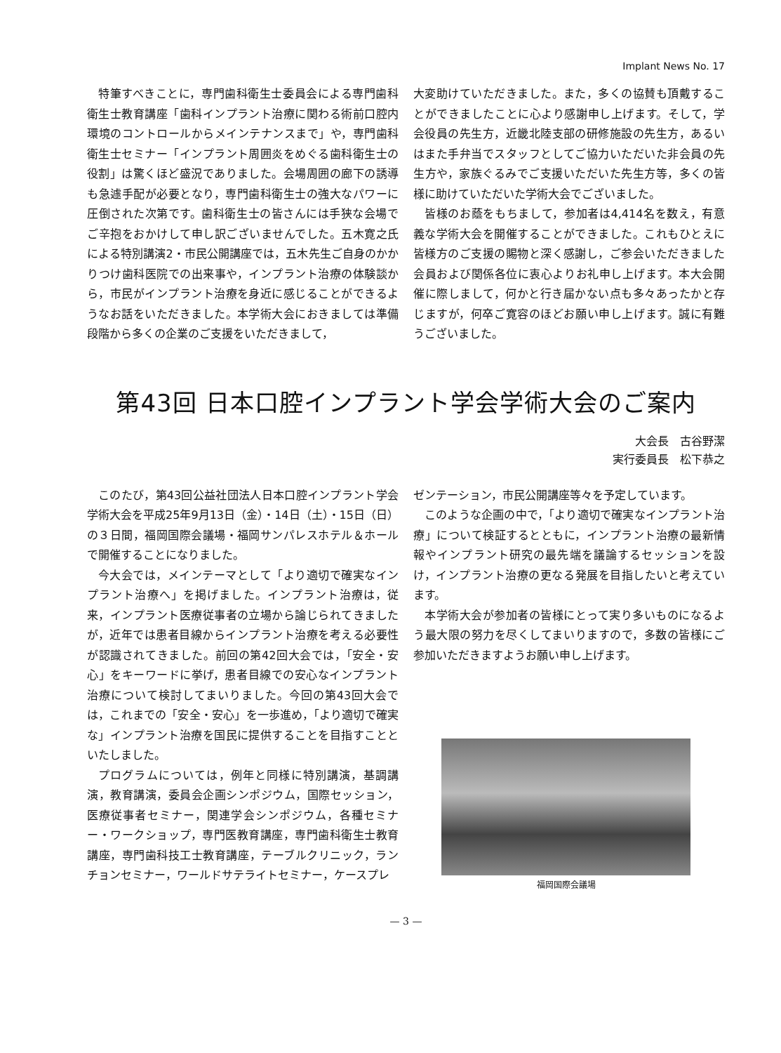Implant News No. 17
特筆すべきことに，専門歯科衛生士委員会による専門歯科衛生士教育講座「歯科インプラント治療に関わる術前口腔内環境のコントロールからメインテナンスまで」や，専門歯科衛生士セミナー「インプラント周囲炎をめぐる歯科衛生士の役割」は驚くほど盛況でありました。会場周囲の廊下の誘導も急遽手配が必要となり，専門歯科衛生士の強大なパワーに圧倒された次第です。歯科衛生士の皆さんには手狭な会場でご辛抱をおかけして申し訳ございませんでした。五木寛之氏による特別講演2・市民公開講座では，五木先生ご自身のかかりつけ歯科医院での出来事や，インプラント治療の体験談から，市民がインプラント治療を身近に感じることができるようなお話をいただきました。本学術大会におきましては準備段階から多くの企業のご支援をいただきまして，
大変助けていただきました。また，多くの協賛も頂戴することができましたことに心より感謝申し上げます。そして，学会役員の先生方，近畿北陸支部の研修施設の先生方，あるいはまた手弁当でスタッフとしてご協力いただいた非会員の先生方や，家族ぐるみでご支援いただいた先生方等，多くの皆様に助けていただいた学術大会でございました。
皆様のお蔭をもちまして，参加者は4,414名を数え，有意義な学術大会を開催することができました。これもひとえに皆様方のご支援の賜物と深く感謝し，ご参会いただきました会員および関係各位に衷心よりお礼申し上げます。本大会開催に際しまして，何かと行き届かない点も多々あったかと存じますが，何卒ご寛容のほどお願い申し上げます。誠に有難うございました。
第43回 日本口腔インプラント学会学術大会のご案内
大会長　古谷野潔
実行委員長　松下恭之
このたび，第43回公益社団法人日本口腔インプラント学会学術大会を平成25年9月13日（金）・14日（土）・15日（日）の３日間，福岡国際会議場・福岡サンパレスホテル＆ホールで開催することになりました。
今大会では，メインテーマとして「より適切で確実なインプラント治療へ」を掲げました。インプラント治療は，従来，インプラント医療従事者の立場から論じられてきましたが，近年では患者目線からインプラント治療を考える必要性が認識されてきました。前回の第42回大会では，「安全・安心」をキーワードに挙げ，患者目線での安心なインプラント治療について検討してまいりました。今回の第43回大会では，これまでの「安全・安心」を一歩進め，「より適切で確実な」インプラント治療を国民に提供することを目指すことといたしました。
プログラムについては，例年と同様に特別講演，基調講演，教育講演，委員会企画シンポジウム，国際セッション，医療従事者セミナー，関連学会シンポジウム，各種セミナー・ワークショップ，専門医教育講座，専門歯科衛生士教育講座，専門歯科技工士教育講座，テーブルクリニック，ランチョンセミナー，ワールドサテライトセミナー，ケースプレ
ゼンテーション，市民公開講座等々を予定しています。
このような企画の中で，「より適切で確実なインプラント治療」について検証するとともに，インプラント治療の最新情報やインプラント研究の最先端を議論するセッションを設け，インプラント治療の更なる発展を目指したいと考えています。
本学術大会が参加者の皆様にとって実り多いものになるよう最大限の努力を尽くしてまいりますので，多数の皆様にご参加いただきますようお願い申し上げます。
福岡国際会議場
— 3 —